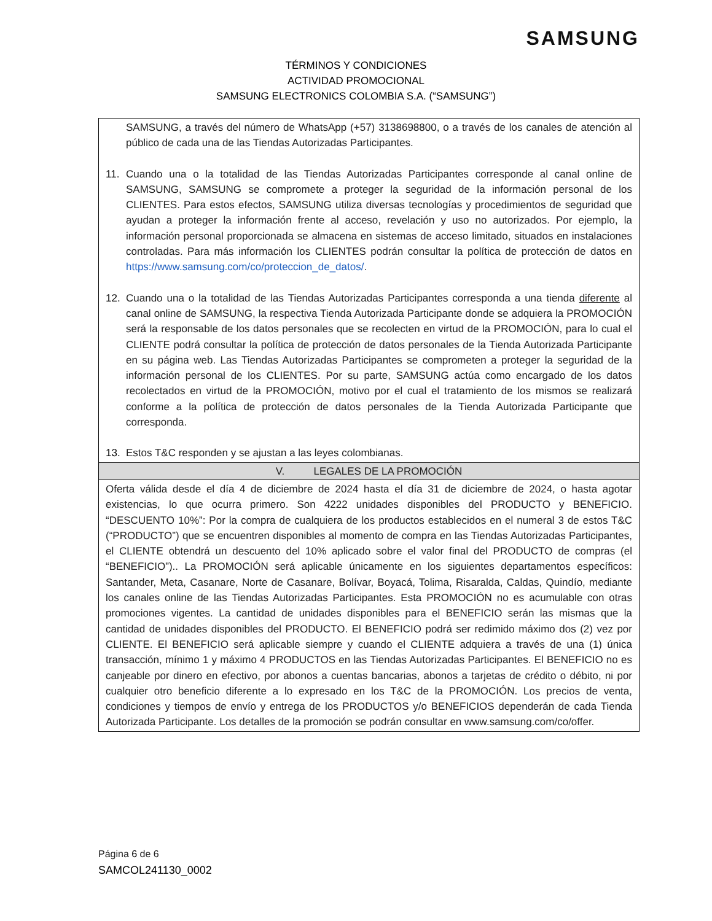SAMSUNG
TÉRMINOS Y CONDICIONES
ACTIVIDAD PROMOCIONAL
SAMSUNG ELECTRONICS COLOMBIA S.A. (“SAMSUNG”)
| SAMSUNG, a través del número de WhatsApp (+57) 3138698800, o a través de los canales de atención al público de cada una de las Tiendas Autorizadas Participantes. 11. Cuando una o la totalidad de las Tiendas Autorizadas Participantes corresponde al canal online de SAMSUNG, SAMSUNG se compromete a proteger la seguridad de la información personal de los CLIENTES. Para estos efectos, SAMSUNG utiliza diversas tecnologías y procedimientos de seguridad que ayudan a proteger la información frente al acceso, revelación y uso no autorizados. Por ejemplo, la información personal proporcionada se almacena en sistemas de acceso limitado, situados en instalaciones controladas. Para más información los CLIENTES podrán consultar la política de protección de datos en https://www.samsung.com/co/proteccion_de_datos/ . 12. Cuando una o la totalidad de las Tiendas Autorizadas Participantes corresponda a una tienda diferente al canal online de SAMSUNG, la respectiva Tienda Autorizada Participante donde se adquiera la PROMOCIÓN será la responsable de los datos personales que se recolecten en virtud de la PROMOCIÓN, para lo cual el CLIENTE podrá consultar la política de protección de datos personales de la Tienda Autorizada Participante en su página web. Las Tiendas Autorizadas Participantes se comprometen a proteger la seguridad de la información personal de los CLIENTES. Por su parte, SAMSUNG actúa como encargado de los datos recolectados en virtud de la PROMOCIÓN, motivo por el cual el tratamiento de los mismos se realizará conforme a la política de protección de datos personales de la Tienda Autorizada Participante que corresponda. 13. Estos T&C responden y se ajustan a las leyes colombianas. |
| V. LEGALES DE LA PROMOCIÓN |
| Oferta válida desde el día 4 de diciembre de 2024 hasta el día 31 de diciembre de 2024, o hasta agotar existencias, lo que ocurra primero. Son 4222 unidades disponibles del PRODUCTO y BENEFICIO. “DESCUENTO 10%”: Por la compra de cualquiera de los productos establecidos en el numeral 3 de estos T&C (“PRODUCTO”) que se encuentren disponibles al momento de compra en las Tiendas Autorizadas Participantes, el CLIENTE obtendrá un descuento del 10% aplicado sobre el valor final del PRODUCTO de compras (el “BENEFICIO”).. La PROMOCIÓN será aplicable únicamente en los siguientes departamentos específicos: Santander, Meta, Casanare, Norte de Casanare, Bolívar, Boyacá, Tolima, Risaralda, Caldas, Quindío, mediante los canales online de las Tiendas Autorizadas Participantes. Esta PROMOCIÓN no es acumulable con otras promociones vigentes. La cantidad de unidades disponibles para el BENEFICIO serán las mismas que la cantidad de unidades disponibles del PRODUCTO. El BENEFICIO podrá ser redimido máximo dos (2) vez por CLIENTE. El BENEFICIO será aplicable siempre y cuando el CLIENTE adquiera a través de una (1) única transacción, mínimo 1 y máximo 4 PRODUCTOS en las Tiendas Autorizadas Participantes. El BENEFICIO no es canjeable por dinero en efectivo, por abonos a cuentas bancarias, abonos a tarjetas de crédito o débito, ni por cualquier otro beneficio diferente a lo expresado en los T&C de la PROMOCIÓN. Los precios de venta, condiciones y tiempos de envío y entrega de los PRODUCTOS y/o BENEFICIOS dependerán de cada Tienda Autorizada Participante. Los detalles de la promoción se podrán consultar en www.samsung.com/co/offer. |
Página 6 de 6
SAMCOL241130_0002